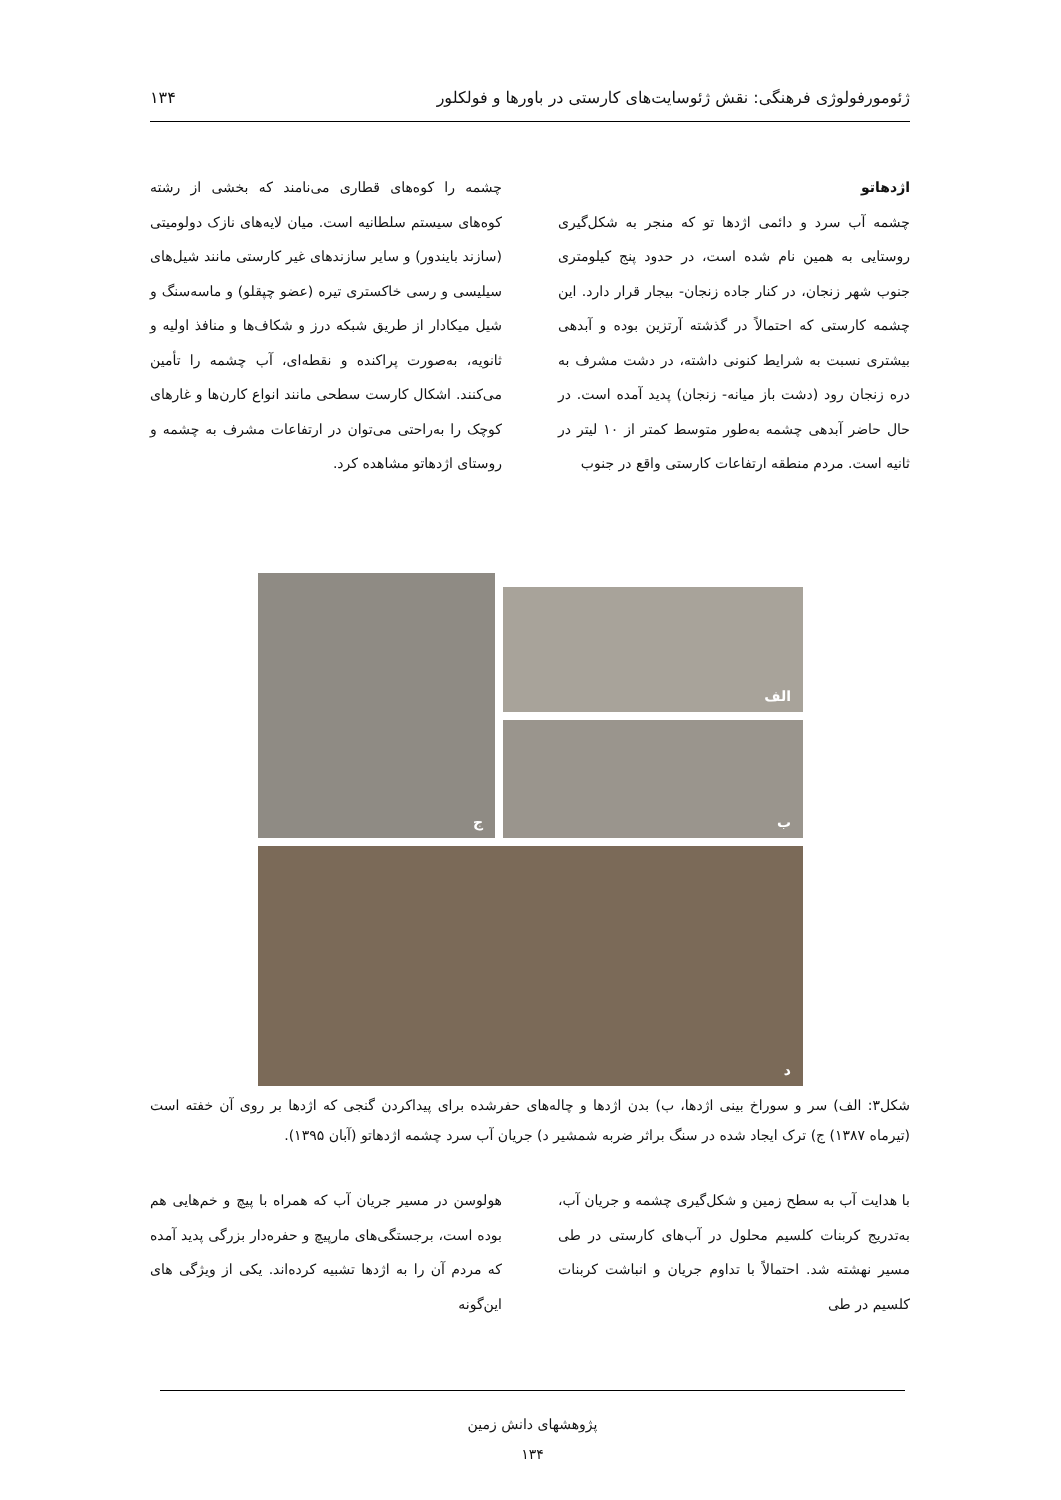ژئومورفولوژی فرهنگی: نقش ژئوسایت‌های کارستی در باورها و فولکلور ۱۳۴
اژدهاتو
چشمه آب سرد و دائمی اژدها تو که منجر به شکل‌گیری روستایی به همین نام شده است، در حدود پنج کیلومتری جنوب شهر زنجان، در کنار جاده زنجان- بیجار قرار دارد. این چشمه کارستی که احتمالاً در گذشته آرتزین بوده و آبدهی بیشتری نسبت به شرایط کنونی داشته، در دشت مشرف به دره زنجان رود (دشت باز میانه- زنجان) پدید آمده است. در حال حاضر آبدهی چشمه به‌طور متوسط کمتر از ۱۰ لیتر در ثانیه است. مردم منطقه ارتفاعات کارستی واقع در جنوب
چشمه را کوه‌های قطاری می‌نامند که بخشی از رشته کوه‌های سیستم سلطانیه است. میان لایه‌های نازک دولومیتی (سازند بایندور) و سایر سازندهای غیر کارستی مانند شیل‌های سیلیسی و رسی خاکستری تیره (عضو چپقلو) و ماسه‌سنگ و شیل میکادار از طریق شبکه درز و شکاف‌ها و منافذ اولیه و ثانویه، به‌صورت پراکنده و نقطه‌ای، آب چشمه را تأمین می‌کنند. اشکال کارست سطحی مانند انواع کارن‌ها و غارهای کوچک را به‌راحتی می‌توان در ارتفاعات مشرف به چشمه و روستای اژدهاتو مشاهده کرد.
الف
ب
ج
د
شکل۳: الف) سر و سوراخ بینی اژدها، ب) بدن اژدها و چاله‌های حفرشده برای پیداکردن گنجی که اژدها بر روی آن خفته است (تیرماه ۱۳۸۷) ج) ترک ایجاد شده در سنگ براثر ضربه شمشیر د) جریان آب سرد چشمه اژدهاتو (آبان ۱۳۹۵).
با هدایت آب به سطح زمین و شکل‌گیری چشمه و جریان آب، به‌تدریج کربنات کلسیم محلول در آب‌های کارستی در طی مسیر نهشته شد. احتمالاً با تداوم جریان و انباشت کربنات کلسیم در طی
هولوسن در مسیر جریان آب که همراه با پیچ و خم‌هایی هم بوده است، برجستگی‌های مارپیچ و حفره‌دار بزرگی پدید آمده که مردم آن را به اژدها تشبیه کرده‌اند. یکی از ویژگی های این‌گونه
پژوهشهای دانش زمین
۱۳۴